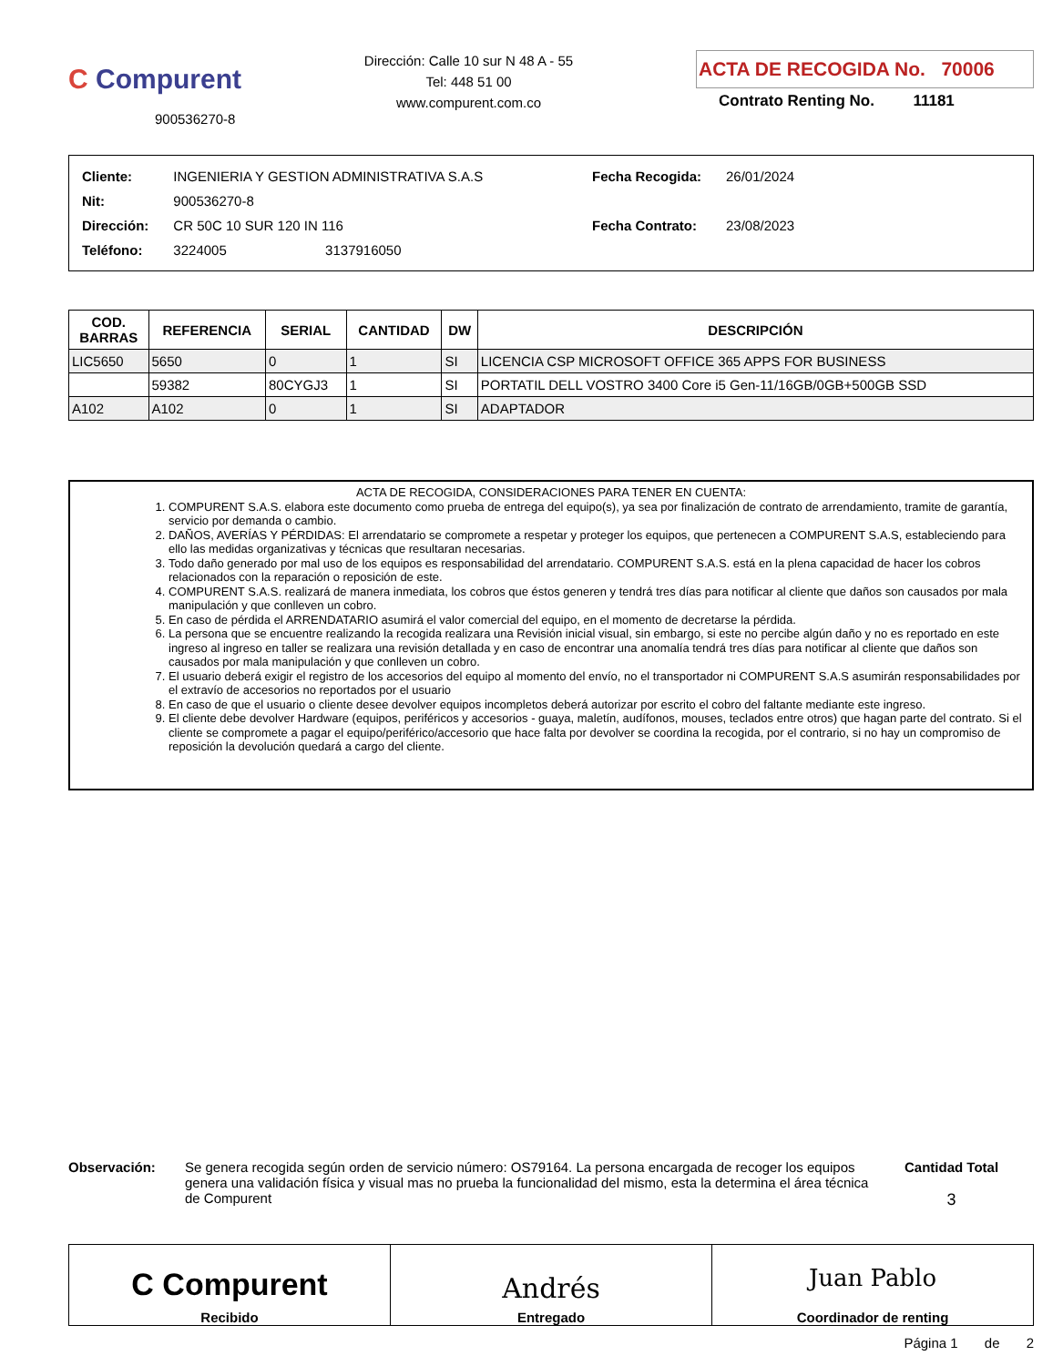C Compurent
900536270-8
Dirección: Calle 10 sur N 48 A - 55
Tel: 448 51 00
www.compurent.com.co
ACTA DE RECOGIDA No. 70006
Contrato Renting No. 11181
| Cliente: | INGENIERIA Y GESTION ADMINISTRATIVA S.A.S |
| Nit: | 900536270-8 |
| Dirección: | CR 50C 10 SUR 120 IN 116 |
| Teléfono: | 3224005 3137916050 |
| Fecha Recogida: | 26/01/2024 |
| Fecha Contrato: | 23/08/2023 |
| COD. BARRAS | REFERENCIA | SERIAL | CANTIDAD | DW | DESCRIPCIÓN |
| --- | --- | --- | --- | --- | --- |
| LIC5650 | 5650 | 0 | 1 | SI | LICENCIA CSP MICROSOFT OFFICE 365 APPS FOR BUSINESS |
| | 59382 | 80CYGJ3 | 1 | SI | PORTATIL DELL VOSTRO 3400 Core i5 Gen-11/16GB/0GB+500GB SSD |
| A102 | A102 | 0 | 1 | SI | ADAPTADOR |
ACTA DE RECOGIDA, CONSIDERACIONES PARA TENER EN CUENTA:
1. COMPURENT S.A.S. elabora este documento como prueba de entrega del equipo(s), ya sea por finalización de contrato de arrendamiento, tramite de garantía, servicio por demanda o cambio.
2. DAÑOS, AVERÍAS Y PÉRDIDAS: El arrendatario se compromete a respetar y proteger los equipos, que pertenecen a COMPURENT S.A.S, estableciendo para ello las medidas organizativas y técnicas que resultaran necesarias.
3. Todo daño generado por mal uso de los equipos es responsabilidad del arrendatario. COMPURENT S.A.S. está en la plena capacidad de hacer los cobros relacionados con la reparación o reposición de este.
4. COMPURENT S.A.S. realizará de manera inmediata, los cobros que éstos generen y tendrá tres días para notificar al cliente que daños son causados por mala manipulación y que conlleven un cobro.
5. En caso de pérdida el ARRENDATARIO asumirá el valor comercial del equipo, en el momento de decretarse la pérdida.
6. La persona que se encuentre realizando la recogida realizara una Revisión inicial visual, sin embargo, si este no percibe algún daño y no es reportado en este ingreso al ingreso en taller se realizara una revisión detallada y en caso de encontrar una anomalía tendrá tres días para notificar al cliente que daños son causados por mala manipulación y que conlleven un cobro.
7. El usuario deberá exigir el registro de los accesorios del equipo al momento del envío, no el transportador ni COMPURENT S.A.S asumirán responsabilidades por el extravío de accesorios no reportados por el usuario
8. En caso de que el usuario o cliente desee devolver equipos incompletos deberá autorizar por escrito el cobro del faltante mediante este ingreso.
9. El cliente debe devolver Hardware (equipos, periféricos y accesorios - guaya, maletín, audífonos, mouses, teclados entre otros) que hagan parte del contrato. Si el cliente se compromete a pagar el equipo/periférico/accesorio que hace falta por devolver se coordina la recogida, por el contrario, si no hay un compromiso de reposición la devolución quedará a cargo del cliente.
Observación: Se genera recogida según orden de servicio número: OS79164. La persona encargada de recoger los equipos genera una validación física y visual mas no prueba la funcionalidad del mismo, esta la determina el área técnica de Compurent
Cantidad Total
3
C Compurent
Recibido
Andrés
Entregado
Juan Pablo
Coordinador de renting
Página 1 de 2